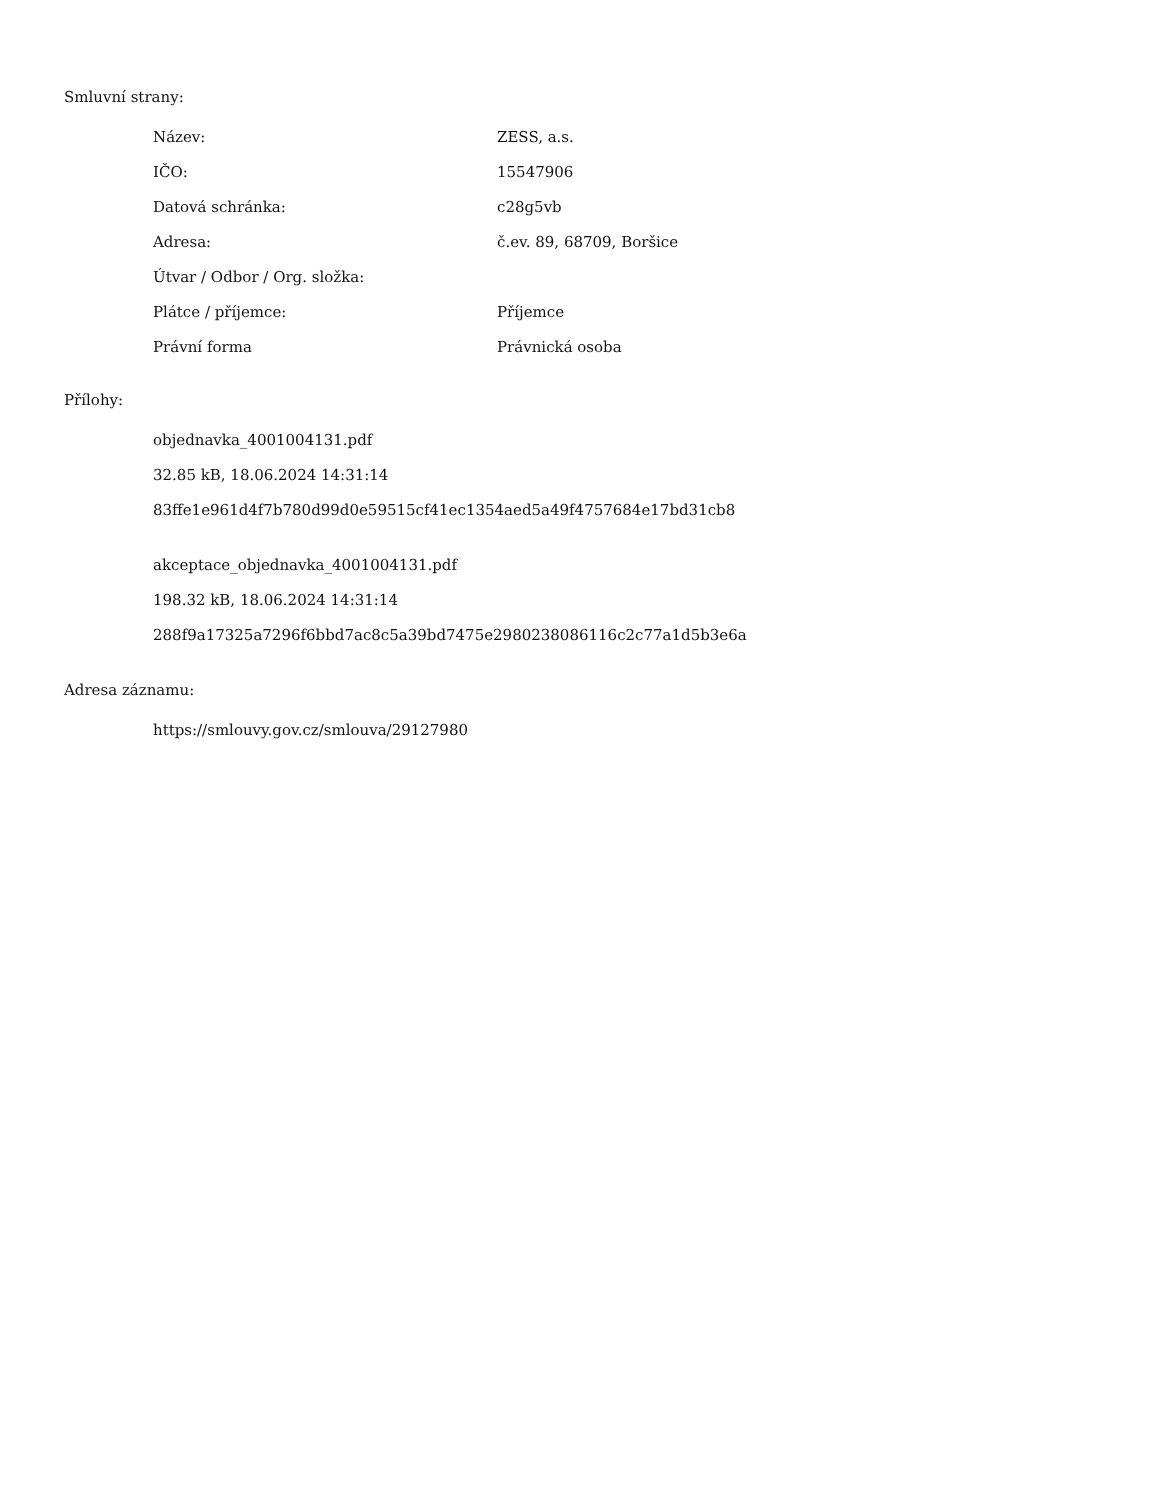Smluvní strany:
| Název: | ZESS, a.s. |
| IČO: | 15547906 |
| Datová schránka: | c28g5vb |
| Adresa: | č.ev. 89, 68709, Boršice |
| Útvar / Odbor / Org. složka: | |
| Plátce / příjemce: | Příjemce |
| Právní forma | Právnická osoba |
Přílohy:
objednavka_4001004131.pdf
32.85 kB, 18.06.2024 14:31:14
83ffe1e961d4f7b780d99d0e59515cf41ec1354aed5a49f4757684e17bd31cb8
akceptace_objednavka_4001004131.pdf
198.32 kB, 18.06.2024 14:31:14
288f9a17325a7296f6bbd7ac8c5a39bd7475e2980238086116c2c77a1d5b3e6a
Adresa záznamu:
https://smlouvy.gov.cz/smlouva/29127980